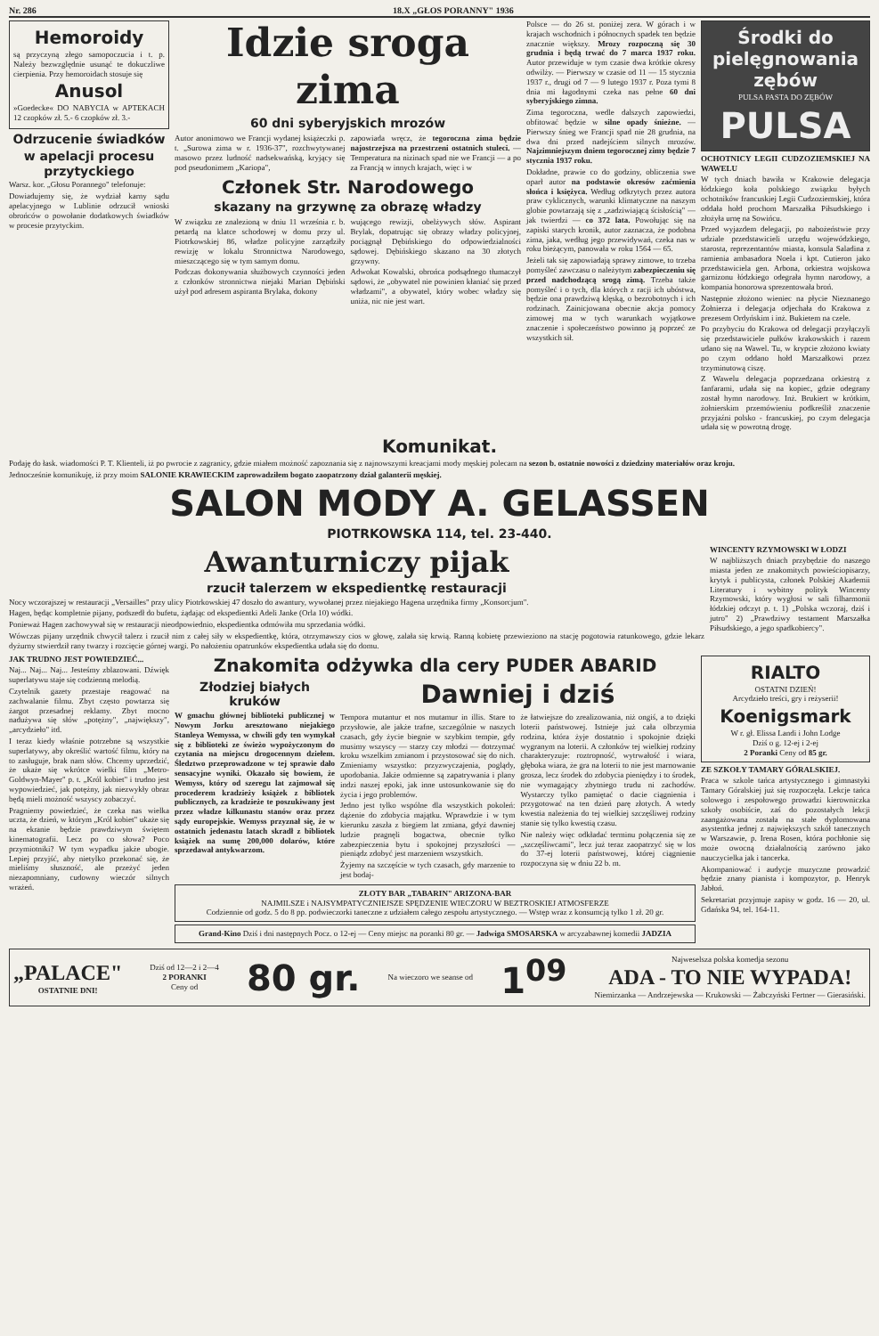Nr. 286 18.X „GŁOS PORANNY" 1936
Hemoroidy
są przyczyną złego samopoczucia i t. p. Należy bezwzględnie usunąć te dokuczliwe cierpienia. Przy hemoroidach stosuje się
Anusol
»Goedecke« DO NABYCIA w APTEKACH 12 czopków zł. 5.- 6 czopków zł. 3.-
Odrzucenie świadków
w apelacji procesu przytyckiego
Warsz. kor. „Głosu Porannego" telefonuje:
Dowiadujemy się, że wydział karny sądu apelacyjnego w Lublinie odrzucił wnioski obrońców o powołanie dodatkowych świadków w procesie przytyckim.
Idzie sroga zima
60 dni syberyjskich mrozów
Autor anonimowo we Francji wydanej książeczki p. t. „Surowa zima w r. 1936-37", rozchwytywanej masowo przez ludność nadsekwańską, kryjący się pod pseudonimem „Kariopa",
zapowiada wręcz, że tegoroczna zima będzie najostrzejsza na przestrzeni ostatnich stuleci. — Temperatura na nizinach spad nie we Francji — a po za Francją w innych krajach, więc i w
Członek Str. Narodowego
skazany na grzywnę za obrazę władzy
W związku ze znalezioną w dniu 11 września r. b. petardą na klatce schodowej w domu przy ul. Piotrkowskiej 86, władze policyjne zarządziły rewizję w lokalu Stronnictwa Narodowego, mieszczącego się w tym samym domu.
Podczas dokonywania służbowych czynności jeden z członków stronnictwa niejaki Marian Dębiński użył pod adresem aspiranta Brylaka, dokony
wującego rewizji, obelżywych słów. Aspirant Brylak, dopatrując się obrazy władzy policyjnej, pociągnął Dębińskiego do odpowiedzialności sądowej. Dębińskiego skazano na 30 złotych grzywny.
Adwokat Kowalski, obrońca podsądnego tłumaczył sądowi, że „obywatel nie powinien kłaniać się przed władzami", a obywatel, który wobec władzy się uniża, nic nie jest wart.
Polsce — do 26 st. poniżej zera. W górach i w krajach wschodnich i północnych spadek ten będzie znacznie większy. Mrozy rozpoczną się 30 grudnia i będą trwać do 7 marca 1937 roku. Autor przewiduje w tym czasie dwa krótkie okresy odwilży. — Pierwszy w czasie od 11 — 15 stycznia 1937 r., drugi od 7 — 9 lutego 1937 r. Poza tymi 8 dnia mi łagodnymi czeka nas pełne 60 dni syberyjskiego zimna.
Zima tegoroczna, wedle dalszych zapowiedzi, obfitować będzie w silne opady śnieżne. — Pierwszy śnieg we Francji spad nie 28 grudnia, na dwa dni przed nadejściem silnych mrozów. Najzimniejszym dniem tegorocznej zimy będzie 7 stycznia 1937 roku.
Dokładne, prawie co do godziny, obliczenia swe oparł autor na podstawie okresów zaćmienia słońca i księżyca. Według odkrytych przez autora praw cyklicznych, warunki klimatyczne na naszym globie powtarzają się z „zadziwiającą ścisłością" — jak twierdzi — co 372 lata. Powołując się na zapiski starych kronik, autor zaznacza, że podobna zima, jaka, według jego przewidywań, czeka nas w roku bieżącym, panowała w roku 1564 — 65.
Jeżeli tak się zapowiadają sprawy zimowe, to trzeba pomyśleć zawczasu o należytym zabezpieczeniu się przed nadchodzącą srogą zimą. Trzeba także pomyśleć i o tych, dla których z racji ich ubóstwa, będzie ona prawdziwą klęską, o bezrobotnych i ich rodzinach. Zainicjowana obecnie akcja pomocy zimowej ma w tych warunkach wyjątkowe znaczenie i społeczeństwo powinno ją poprzeć ze wszystkich sił.
Środki do pielęgnowania zębów
PULSA PASTA DO ZĘBÓW
PULSA
OCHOTNICY LEGII CUDZOZIEMSKIEJ NA WAWELU
W tych dniach bawiła w Krakowie delegacja łódzkiego koła polskiego związku byłych ochotników francuskiej Legii Cudzoziemskiej, która oddała hołd prochom Marszałka Piłsudskiego i złożyła urnę na Sowińcu.
Przed wyjazdem delegacji, po nabożeństwie przy udziale przedstawicieli urzędu wojewódzkiego, starosta, reprezentantów miasta, konsula Saladina z ramienia ambasadora Noela i kpt. Cutieron jako przedstawiciela gen. Arbona, orkiestra wojskowa garnizonu łódzkiego odegrała hymn narodowy, a kompania honorowa sprezentowała broń.
Następnie złożono wieniec na płycie Nieznanego Żołnierza i delegacja odjechała do Krakowa z prezesem Ordyńskim i inż. Bukietem na czele.
Po przybyciu do Krakowa od delegacji przyłączyli się przedstawiciele pułków krakowskich i razem udano się na Wawel. Tu, w krypcie złożono kwiaty po czym oddano hołd Marszałkowi przez trzyminutową ciszę.
Z Wawelu delegacja poprzedzana orkiestrą z fanfarami, udała się na kopiec, gdzie odegrany został hymn narodowy. Inż. Brukiert w krótkim, żołnierskim przemówieniu podkreślił znaczenie przyjaźni polsko - francuskiej, po czym delegacja udała się w powrotną drogę.
Komunikat.
Podaję do łask. wiadomości P. T. Klienteli, iż po pwrocie z zagranicy, gdzie miałem możność zapoznania się z najnowszymi kreacjami mody męskiej polecam na sezon b. ostatnie nowości z dziedziny materiałów oraz kroju.
Jednocześnie komunikuję, iż przy moim SALONIE KRAWIECKIM zaprowadziłem bogato zaopatrzony dział galanterii męskiej.
SALON MODY A. GELASSEN
PIOTRKOWSKA 114, tel. 23-440.
Awanturniczy pijak
rzucił talerzem w ekspedientkę restauracji
Nocy wczorajszej w restauracji „Versailles" przy ulicy Piotrkowskiej 47 doszło do awantury, wywołanej przez niejakiego Hagena urzędnika firmy „Konsorcjum".
Hagen, będąc kompletnie pijany, podszedł do bufetu, żądając od ekspedientki Adeli Janke (Orla 10) wódki.
Ponieważ Hagen zachowywał się w restauracji nieodpowiednio, ekspedientka odmówiła mu sprzedania wódki.
Wówczas pijany urzędnik chwycił talerz i rzucił nim z całej siły w ekspedientkę, która, otrzymawszy cios w głowę, zalała się krwią. Ranną kobietę przewieziono na stację pogotowia ratunkowego, gdzie lekarz dyżurny stwierdził rany twarzy i rozcięcie górnej wargi. Po nałożeniu opatrunków ekspedientka udała się do domu.
WINCENTY RZYMOWSKI W ŁODZI
W najbliższych dniach przybędzie do naszego miasta jeden ze znakomitych powieściopisarzy, krytyk i publicysta, członek Polskiej Akademii Literatury i wybitny polityk Wincenty Rzymowski, który wygłosi w sali filharmonii łódzkiej odczyt p. t. 1) „Polska wczoraj, dziś i jutro" 2) „Prawdziwy testament Marszałka Piłsudskiego, a jego spadkobiercy".
JAK TRUDNO JEST POWIEDZIEĆ...
Naj... Naj... Naj... Jesteśmy zblazowani. Dźwięk superlatywu staje się codzienną melodią.
Czytelnik gazety przestaje reagować na zachwalanie filmu. Zbyt często powtarza się żargot przesadnej reklamy. Zbyt mocno nadużywa się słów „potężny", „największy", „arcydzieło" itd.
I teraz kiedy właśnie potrzebne są wszystkie superlatywy, aby określić wartość filmu, który na to zasługuje, brak nam słów. Chcemy uprzedzić, że ukaże się wkrótce wielki film „Metro-Goldwyn-Mayer" p. t. „Król kobiet" i trudno jest wypowiedzieć, jak potężny, jak niezwykły obraz będą mieli możność wszyscy zobaczyć.
Pragniemy powiedzieć, że czeka nas wielka uczta, że dzień, w którym „Król kobiet" ukaże się na ekranie będzie prawdziwym świętem kinematografii. Lecz po co słowa? Poco przymiotniki? W tym wypadku jakże ubogie. Lepiej przyjść, aby nietylko przekonać się, że mieliśmy słuszność, ale przeżyć jeden niezapomniany, cudowny wieczór silnych wrażeń.
Znakomita odżywka dla cery PUDER ABARID
Złodziej białych kruków
W gmachu głównej biblioteki publicznej w Nowym Jorku aresztowano niejakiego Stanleya Wemyssa, w chwili gdy ten wymykał się z biblioteki ze świeżo wypożyczonym do czytania na miejscu drogocennym dziełem. Śledztwo przeprowadzone w tej sprawie dało sensacyjne wyniki. Okazało się bowiem, że Wemyss, który od szeregu lat zajmował się procederem kradzieży książek z bibliotek publicznych, za kradzieże te poszukiwany jest przez władze kilkunastu stanów oraz przez sądy europejskie. Wemyss przyznał się, że w ostatnich jedenastu latach skradł z bibliotek książek na sumę 200,000 dolarów, które sprzedawał antykwarzom.
Dawniej i dziś
Tempora mutantur et nos mutamur in illis. Stare to przysłowie, ale jakże trafne, szczególnie w naszych czasach, gdy życie biegnie w szybkim tempie, gdy musimy wszyscy — starzy czy młodzi — dotrzymać kroku wszelkim zmianom i przystosować się do nich. Zmieniamy wszystko: przyzwyczajenia, poglądy, upodobania. Jakże odmienne są zapatrywania i plany indzi naszej epoki, jak inne ustosunkowanie się do życia i jego problemów.
Jedno jest tylko wspólne dla wszystkich pokoleń: dążenie do zdobycia majątku. Wprawdzie i w tym kierunku zaszła z biegiem lat zmiana, gdyż dawniej ludzie pragnęli bogactwa, obecnie tylko zabezpieczenia bytu i spokojnej przyszłości — pieniądz zdobyć jest marzeniem wszystkich.
Żyjemy na szczęście w tych czasach, gdy marzenie to jest bodaj-
że łatwiejsze do zrealizowania, niż ongiś, a to dzięki loterii państwowej. Istnieje już cała olbrzymia rodzina, która żyje dostatnio i spokojnie dzięki wygranym na loterii. A członków tej wielkiej rodziny charakteryzuje: roztropność, wytrwałość i wiara, głęboka wiara, że gra na loterii to nie jest marnowanie grosza, lecz środek do zdobycia pieniędzy i to środek, nie wymagający zbytniego trudu ni zachodów. Wystarczy tylko pamiętać o dacie ciągnienia i przygotować na ten dzień parę złotych. A wtedy kwestia należenia do tej wielkiej szczęśliwej rodziny stanie się tylko kwestią czasu.
Nie należy więc odkładać terminu połączenia się ze „szczęśliwcami", lecz już teraz zaopatrzyć się w los do 37-ej loterii państwowej, której ciągnienie rozpoczyna się w dniu 22 b. m.
ZŁOTY BAR „TABARIN" ARIZONA-BAR
NAJMILSZE i NAJSYMPATYCZNIEJSZE SPĘDZENIE WIECZORU W BEZTROSKIEJ ATMOSFERZE
Codziennie od godz. 5 do 8 pp. podwieczorki taneczne z udziałem całego zespołu artystycznego. — Wstęp wraz z konsumcją tylko 1 zł. 20 gr.
Grand-Kino Dziś i dni następnych Pocz. o 12-ej — Ceny miejsc na poranki 80 gr. — Jadwiga SMOSARSKA w arcyzabawnej komedii JADZIA
RIALTO
OSTATNI DZIEŃ!
Arcydzieło treści, gry i reżyserii!
Koenigsmark
W r. gł. Elissa Landi i John Lodge
Dziś o g. 12-ej i 2-ej
2 Poranki Ceny od 85 gr.
ZE SZKOŁY TAMARY GÓRALSKIEJ.
Praca w szkole tańca artystycznego i gimnastyki Tamary Góralskiej już się rozpoczęła. Lekcje tańca solowego i zespołowego prowadzi kierowniczka szkoły osobiście, zaś do pozostałych lekcji zaangażowana została na stałe dyplomowana asystentka jednej z największych szkół tanecznych w Warszawie, p. Irena Rosen, która pochłonie się może owocną działalnością zarówno jako nauczycielka jak i tancerka.
Akompaniować i audycje muzyczne prowadzić będzie znany pianista i kompozytor, p. Henryk Jabłoń.
Sekretariat przyjmuje zapisy w godz. 16 — 20, ul. Gdańska 94, tel. 164-11.
„PALACE"
OSTATNIE DNI!
Dziś od 12—2 i 2—4
2 PORANKI
Ceny od
80 gr.
Na wieczoro we seanse od
1<sup>09</sup>
Najweselsza polska komedja sezonu
ADA - TO NIE WYPADA!
Niemirzanka — Andrzejewska — Krukowski — Żabczyński Fertner — Gierasiński.